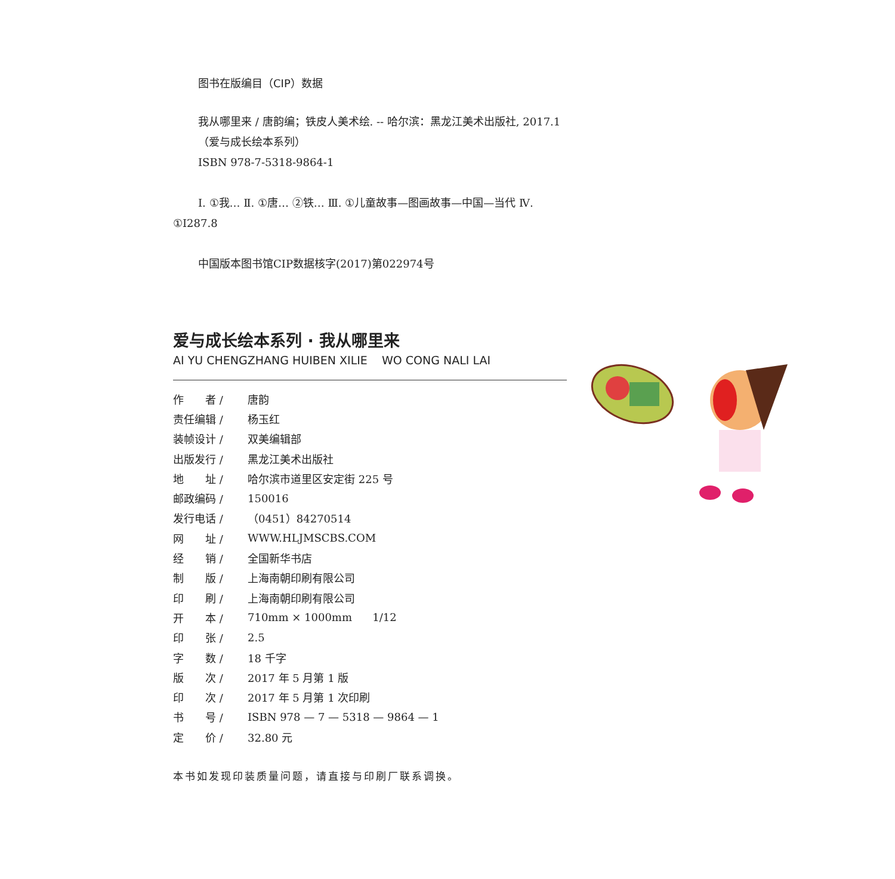图书在版编目（CIP）数据
我从哪里来 / 唐韵编；铁皮人美术绘. -- 哈尔滨：黑龙江美术出版社, 2017.1
（爱与成长绘本系列）
ISBN 978-7-5318-9864-1
Ⅰ. ①我… Ⅱ. ①唐… ②铁… Ⅲ. ①儿童故事—图画故事—中国—当代 Ⅳ. ①I287.8
中国版本图书馆CIP数据核字(2017)第022974号
爱与成长绘本系列 · 我从哪里来
AI YU CHENGZHANG HUIBEN XILIE WO CONG NALI LAI
| 作 者 / | 唐韵 |
| 责任编辑 / | 杨玉红 |
| 装帧设计 / | 双美编辑部 |
| 出版发行 / | 黑龙江美术出版社 |
| 地 址 / | 哈尔滨市道里区安定街 225 号 |
| 邮政编码 / | 150016 |
| 发行电话 / | （0451）84270514 |
| 网 址 / | WWW.HLJMSCBS.COM |
| 经 销 / | 全国新华书店 |
| 制 版 / | 上海南朝印刷有限公司 |
| 印 刷 / | 上海南朝印刷有限公司 |
| 开 本 / | 710mm × 1000mm 1/12 |
| 印 张 / | 2.5 |
| 字 数 / | 18 千字 |
| 版 次 / | 2017 年 5 月第 1 版 |
| 印 次 / | 2017 年 5 月第 1 次印刷 |
| 书 号 / | ISBN 978 — 7 — 5318 — 9864 — 1 |
| 定 价 / | 32.80 元 |
本书如发现印装质量问题，请直接与印刷厂联系调换。